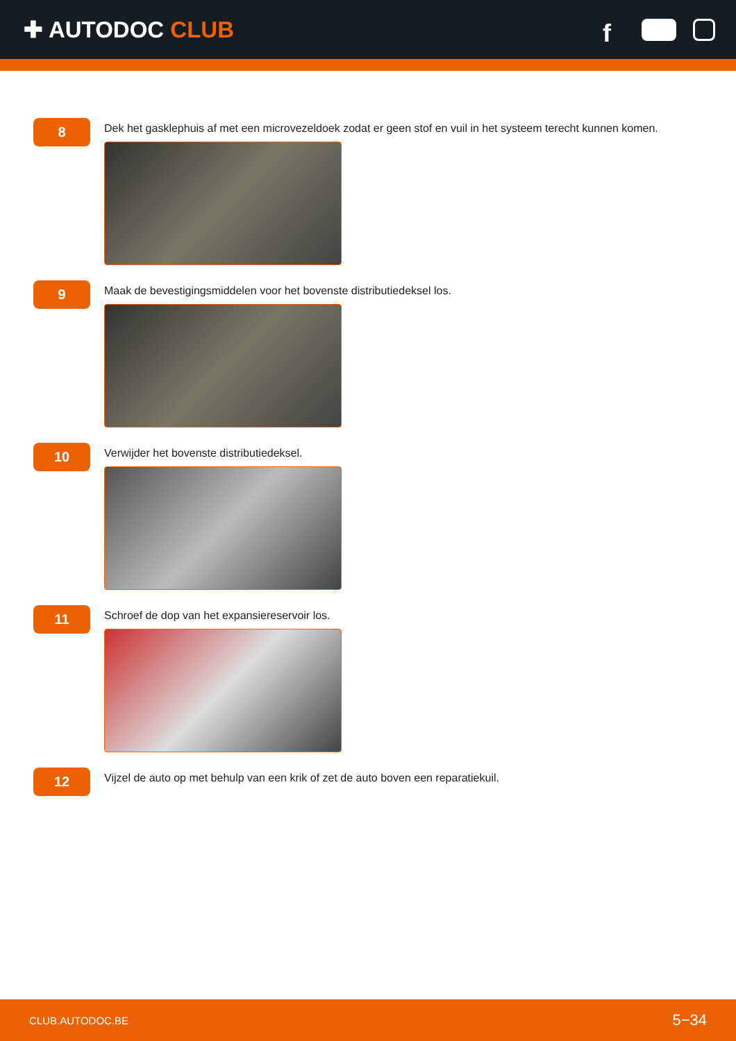✚ AUTODOC CLUB
f
8
Dek het gasklephuis af met een microvezeldoek zodat er geen stof en vuil in het systeem terecht kunnen komen.
9
Maak de bevestigingsmiddelen voor het bovenste distributiedeksel los.
10
Verwijder het bovenste distributiedeksel.
11
Schroef de dop van het expansiereservoir los.
12
Vijzel de auto op met behulp van een krik of zet de auto boven een reparatiekuil.
CLUB.AUTODOC.BE 5−34